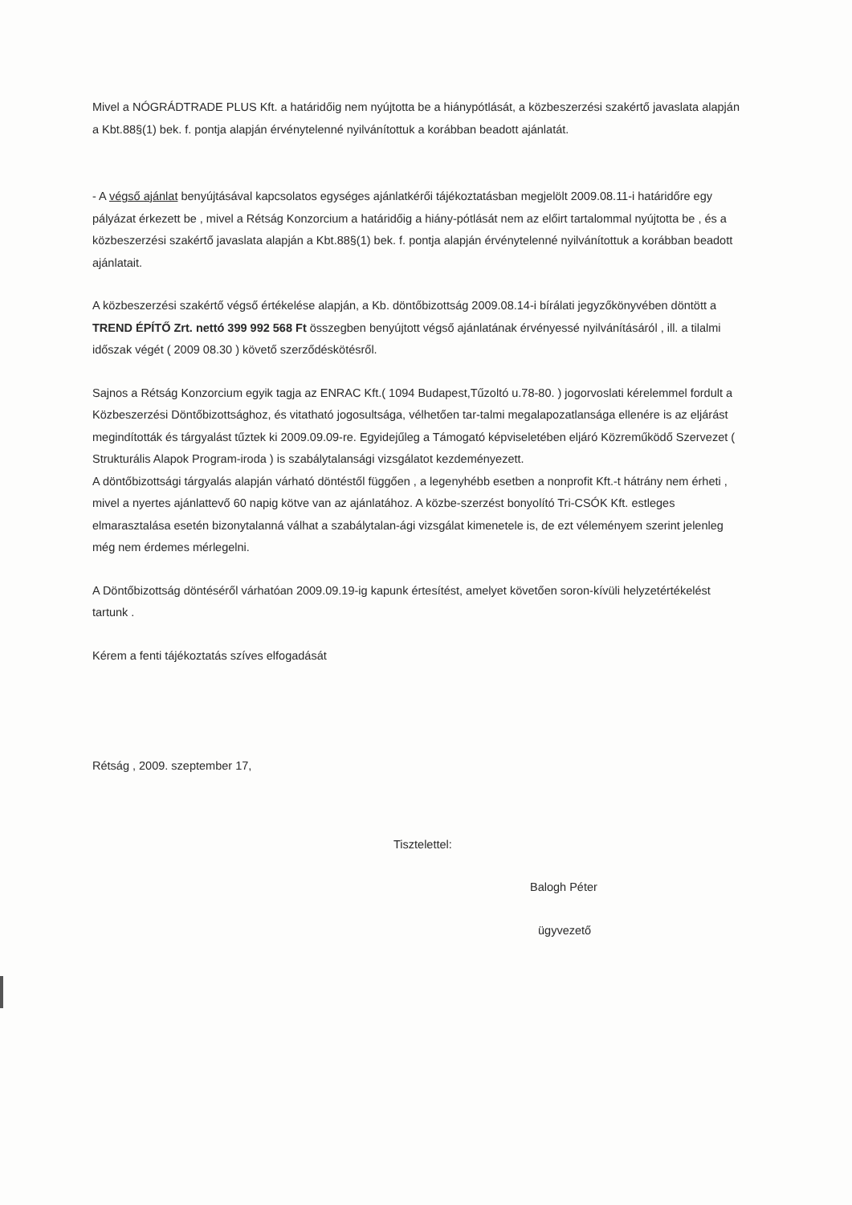Mivel a NÓGRÁDTRADE PLUS Kft. a határidőig nem nyújtotta be a hiánypótlását, a közbeszerzési szakértő javaslata alapján a Kbt.88§(1) bek. f. pontja alapján érvénytelenné nyilvánítottuk a korábban beadott ajánlatát.
- A végső ajánlat benyújtásával kapcsolatos egységes ajánlatkérői tájékoztatásban megjelölt 2009.08.11-i határidőre egy pályázat érkezett be , mivel a Rétság Konzorcium a határidőig a hiány-pótlását nem az előirt tartalommal nyújtotta be , és a közbeszerzési szakértő javaslata alapján a Kbt.88§(1) bek. f. pontja alapján érvénytelenné nyilvánítottuk a korábban beadott ajánlatait.
A közbeszerzési szakértő végső értékelése alapján, a Kb. döntőbizottság 2009.08.14-i bírálati jegyzőkönyvében döntött a TREND ÉPÍTŐ Zrt. nettó 399 992 568 Ft összegben benyújtott végső ajánlatának érvényessé nyilvánításáról , ill. a tilalmi időszak végét ( 2009 08.30 ) követő szerződéskötésről.
Sajnos a Rétság Konzorcium egyik tagja az ENRAC Kft.( 1094 Budapest,Tűzoltó u.78-80. ) jogorvoslati kérelemmel fordult a Közbeszerzési Döntőbizottsághoz, és vitatható jogosultsága, vélhetően tar-talmi megalapozatlansága ellenére is az eljárást megindították és tárgyalást tűztek ki 2009.09.09-re. Egyidejűleg a Támogató képviseletében eljáró Közreműködő Szervezet ( Strukturális Alapok Program-iroda ) is szabálytalansági vizsgálatot kezdeményezett.
A döntőbizottsági tárgyalás alapján várható döntéstől függően , a legenyhébb esetben a nonprofit Kft.-t hátrány nem érheti , mivel a nyertes ajánlattevő 60 napig kötve van az ajánlatához. A közbe-szerzést bonyolító Tri-CSÓK Kft. estleges elmarasztalása esetén bizonytalanná válhat a szabálytalan-ági vizsgálat kimenetele is, de ezt véleményem szerint jelenleg még nem érdemes mérlegelni.
A Döntőbizottság döntéséről várhatóan 2009.09.19-ig kapunk értesítést, amelyet követően soron-kívüli helyzetértékelést tartunk .
Kérem a fenti tájékoztatás szíves elfogadását
Rétság , 2009. szeptember 17,
Tisztelettel:
Balogh Péter
ügyvezető